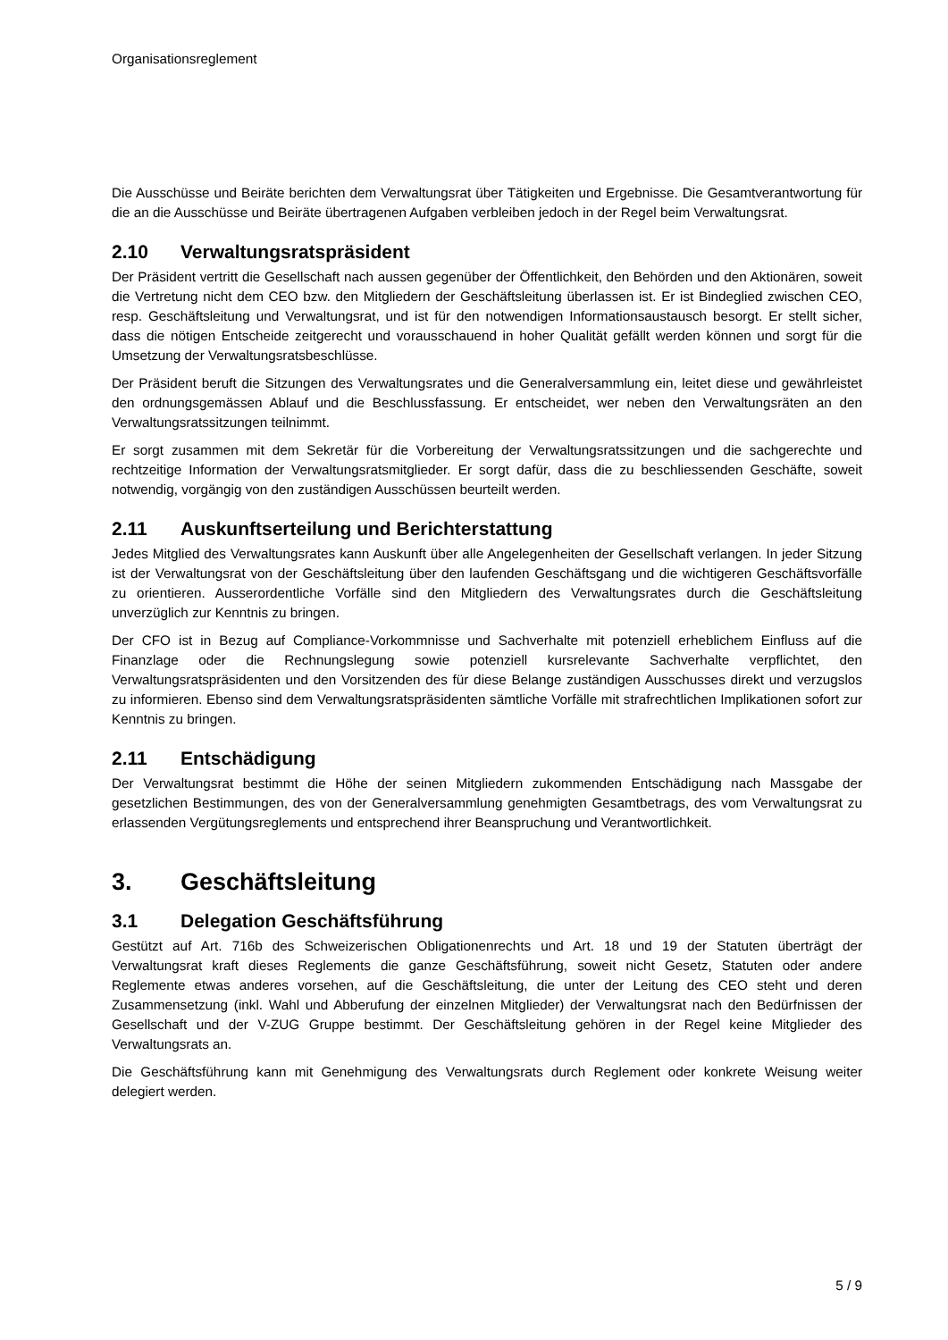Organisationsreglement
Die Ausschüsse und Beiräte berichten dem Verwaltungsrat über Tätigkeiten und Ergebnisse. Die Gesamt­verantwortung für die an die Ausschüsse und Beiräte übertragenen Aufgaben verbleiben jedoch in der Re­gel beim Verwaltungsrat.
2.10 Verwaltungsratspräsident
Der Präsident vertritt die Gesellschaft nach aussen gegenüber der Öffentlichkeit, den Behörden und den Aktionären, soweit die Vertretung nicht dem CEO bzw. den Mitgliedern der Geschäftsleitung überlassen ist. Er ist Bindeglied zwischen CEO, resp. Geschäftsleitung und Verwaltungsrat, und ist für den notwendigen Informationsaustausch besorgt. Er stellt sicher, dass die nötigen Entscheide zeitgerecht und vorausschau­end in hoher Qualität gefällt werden können und sorgt für die Umsetzung der Verwaltungsratsbeschlüsse.
Der Präsident beruft die Sitzungen des Verwaltungsrates und die Generalversammlung ein, leitet diese und gewährleistet den ordnungsgemässen Ablauf und die Beschlussfassung. Er entscheidet, wer neben den Verwaltungsräten an den Verwaltungsratssitzungen teilnimmt.
Er sorgt zusammen mit dem Sekretär für die Vorbereitung der Verwaltungsratssitzungen und die sachge­rechte und rechtzeitige Information der Verwaltungsratsmitglieder. Er sorgt dafür, dass die zu beschlies­senden Geschäfte, soweit notwendig, vorgängig von den zuständigen Ausschüssen beurteilt werden.
2.11 Auskunftserteilung und Berichterstattung
Jedes Mitglied des Verwaltungsrates kann Auskunft über alle Angelegenheiten der Gesellschaft verlangen. In jeder Sitzung ist der Verwaltungsrat von der Geschäftsleitung über den laufenden Geschäftsgang und die wichtigeren Geschäftsvorfälle zu orientieren. Ausserordentliche Vorfälle sind den Mitgliedern des Ver­waltungsrates durch die Geschäftsleitung unverzüglich zur Kenntnis zu bringen.
Der CFO ist in Bezug auf Compliance-Vorkommnisse und Sachverhalte mit potenziell erheblichem Einfluss auf die Finanzlage oder die Rechnungslegung sowie potenziell kursrelevante Sachverhalte verpflichtet, den Verwaltungsratspräsidenten und den Vorsitzenden des für diese Belange zuständigen Ausschusses direkt und verzugslos zu informieren. Ebenso sind dem Verwaltungsratspräsidenten sämtliche Vorfälle mit straf­rechtlichen Implikationen sofort zur Kenntnis zu bringen.
2.11 Entschädigung
Der Verwaltungsrat bestimmt die Höhe der seinen Mitgliedern zukommenden Entschädigung nach Mass­gabe der gesetzlichen Bestimmungen, des von der Generalversammlung genehmigten Gesamtbetrags, des vom Verwaltungsrat zu erlassenden Vergütungsreglements und entsprechend ihrer Beanspruchung und Verantwortlichkeit.
3. Geschäftsleitung
3.1 Delegation Geschäftsführung
Gestützt auf Art. 716b des Schweizerischen Obligationenrechts und Art. 18 und 19 der Statuten überträgt der Verwaltungsrat kraft dieses Reglements die ganze Geschäftsführung, soweit nicht Gesetz, Statuten oder andere Reglemente etwas anderes vorsehen, auf die Geschäftsleitung, die unter der Leitung des CEO steht und deren Zusammensetzung (inkl. Wahl und Abberufung der einzelnen Mitglieder) der Verwaltungs­rat nach den Bedürfnissen der Gesellschaft und der V-ZUG Gruppe bestimmt. Der Geschäftsleitung gehö­ren in der Regel keine Mitglieder des Verwaltungsrats an.
Die Geschäftsführung kann mit Genehmigung des Verwaltungsrats durch Reglement oder konkrete Wei­sung weiter delegiert werden.
5 / 9